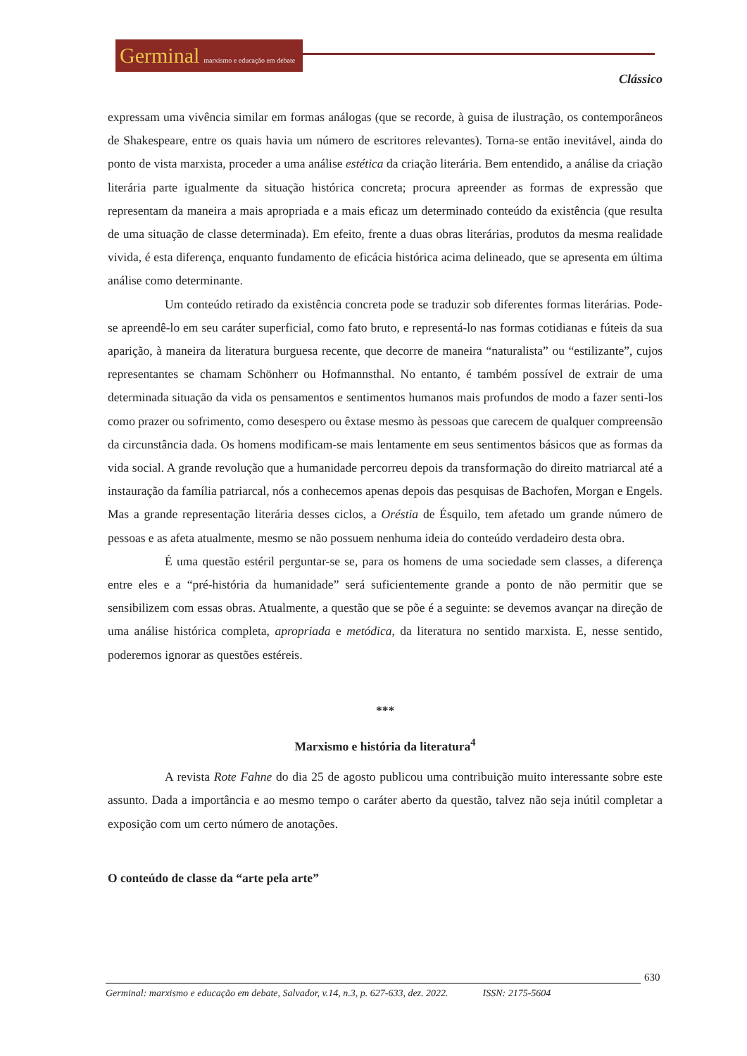Germinal marxismo e educação em debate
Clássico
expressam uma vivência similar em formas análogas (que se recorde, à guisa de ilustração, os contemporâneos de Shakespeare, entre os quais havia um número de escritores relevantes). Torna-se então inevitável, ainda do ponto de vista marxista, proceder a uma análise estética da criação literária. Bem entendido, a análise da criação literária parte igualmente da situação histórica concreta; procura apreender as formas de expressão que representam da maneira a mais apropriada e a mais eficaz um determinado conteúdo da existência (que resulta de uma situação de classe determinada). Em efeito, frente a duas obras literárias, produtos da mesma realidade vivida, é esta diferença, enquanto fundamento de eficácia histórica acima delineado, que se apresenta em última análise como determinante.
Um conteúdo retirado da existência concreta pode se traduzir sob diferentes formas literárias. Pode-se apreendê-lo em seu caráter superficial, como fato bruto, e representá-lo nas formas cotidianas e fúteis da sua aparição, à maneira da literatura burguesa recente, que decorre de maneira “naturalista” ou “estilizante”, cujos representantes se chamam Schönherr ou Hofmannsthal. No entanto, é também possível de extrair de uma determinada situação da vida os pensamentos e sentimentos humanos mais profundos de modo a fazer senti-los como prazer ou sofrimento, como desespero ou êxtase mesmo às pessoas que carecem de qualquer compreensão da circunstância dada. Os homens modificam-se mais lentamente em seus sentimentos básicos que as formas da vida social. A grande revolução que a humanidade percorreu depois da transformação do direito matriarcal até a instauração da família patriarcal, nós a conhecemos apenas depois das pesquisas de Bachofen, Morgan e Engels. Mas a grande representação literária desses ciclos, a Oréstia de Ésquilo, tem afetado um grande número de pessoas e as afeta atualmente, mesmo se não possuem nenhuma ideia do conteúdo verdadeiro desta obra.
É uma questão estéril perguntar-se se, para os homens de uma sociedade sem classes, a diferença entre eles e a “pré-história da humanidade” será suficientemente grande a ponto de não permitir que se sensibilizem com essas obras. Atualmente, a questão que se põe é a seguinte: se devemos avançar na direção de uma análise histórica completa, apropriada e metódica, da literatura no sentido marxista. E, nesse sentido, poderemos ignorar as questões estéreis.
***
Marxismo e história da literatura<sup>4</sup>
A revista Rote Fahne do dia 25 de agosto publicou uma contribuição muito interessante sobre este assunto. Dada a importância e ao mesmo tempo o caráter aberto da questão, talvez não seja inútil completar a exposição com um certo número de anotações.
O conteúdo de classe da “arte pela arte”
630
Germinal: marxismo e educação em debate, Salvador, v.14, n.3, p. 627-633, dez. 2022. ISSN: 2175-5604